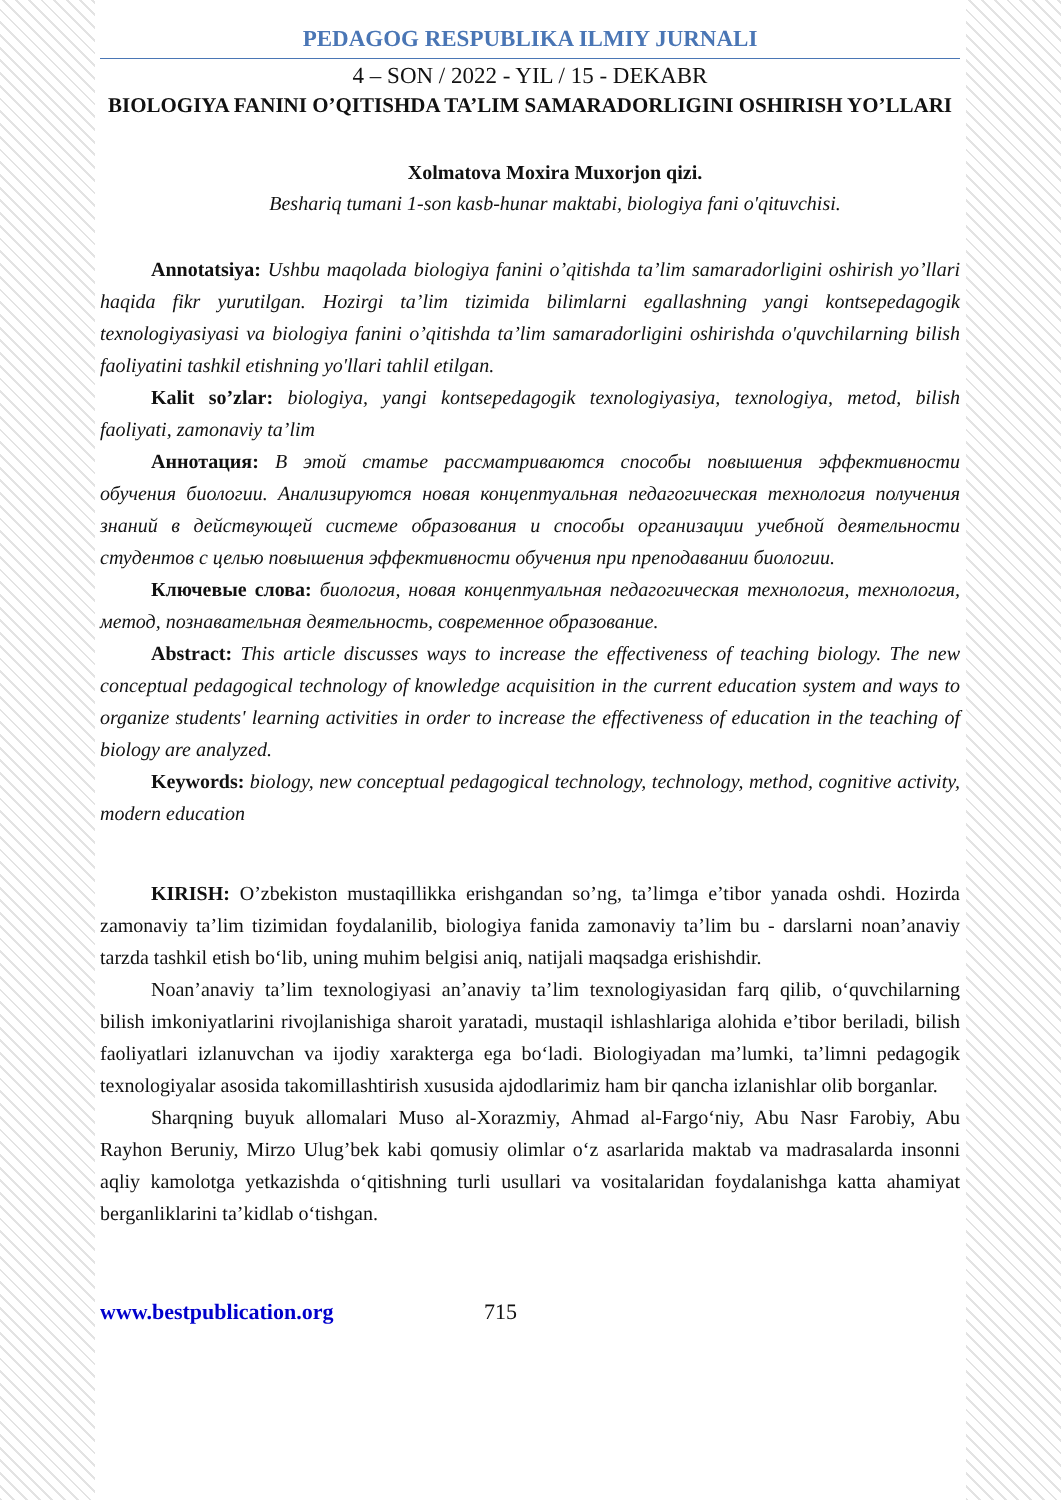PEDAGOG RESPUBLIKA ILMIY JURNALI
4 – SON / 2022 - YIL / 15 - DEKABR
BIOLOGIYA FANINI O’QITISHDA TA’LIM SAMARADORLIGINI OSHIRISH YO’LLARI
Xolmatova Moxira Muxorjon qizi.
Beshariq tumani 1-son kasb-hunar maktabi, biologiya fani o'qituvchisi.
Annotatsiya: Ushbu maqolada biologiya fanini o’qitishda ta’lim samaradorligini oshirish yo’llari haqida fikr yurutilgan. Hozirgi ta’lim tizimida bilimlarni egallashning yangi kontsepedagogik texnologiyasiyasi va biologiya fanini o’qitishda ta’lim samaradorligini oshirishda o'quvchilarning bilish faoliyatini tashkil etishning yo'llari tahlil etilgan.
Kalit so’zlar: biologiya, yangi kontsepedagogik texnologiyasiya, texnologiya, metod, bilish faoliyati, zamonaviy ta’lim
Аннотация: В этой статье рассматриваются способы повышения эффективности обучения биологии. Анализируются новая концептуальная педагогическая технология получения знаний в действующей системе образования и способы организации учебной деятельности студентов с целью повышения эффективности обучения при преподавании биологии.
Ключевые слова: биология, новая концептуальная педагогическая технология, технология, метод, познавательная деятельность, современное образование.
Abstract: This article discusses ways to increase the effectiveness of teaching biology. The new conceptual pedagogical technology of knowledge acquisition in the current education system and ways to organize students' learning activities in order to increase the effectiveness of education in the teaching of biology are analyzed.
Keywords: biology, new conceptual pedagogical technology, technology, method, cognitive activity, modern education
KIRISH: O’zbekiston mustaqillikka erishgandan so’ng, ta’limga e’tibor yanada oshdi. Hozirda zamonaviy ta’lim tizimidan foydalanilib, biologiya fanida zamonaviy ta’lim bu - darslarni noan’anaviy tarzda tashkil etish bo‘lib, uning muhim belgisi aniq, natijali maqsadga erishishdir.
Noan’anaviy ta’lim texnologiyasi an’anaviy ta’lim texnologiyasidan farq qilib, o‘quvchilarning bilish imkoniyatlarini rivojlanishiga sharoit yaratadi, mustaqil ishlashlariga alohida e’tibor beriladi, bilish faoliyatlari izlanuvchan va ijodiy xarakterga ega bo‘ladi. Biologiyadan ma’lumki, ta’limni pedagogik texnologiyalar asosida takomillashtirish xususida ajdodlarimiz ham bir qancha izlanishlar olib borganlar.
Sharqning buyuk allomalari Muso al-Xorazmiy, Ahmad al-Fargo‘niy, Abu Nasr Farobiy, Abu Rayhon Beruniy, Mirzo Ulug’bek kabi qomusiy olimlar o‘z asarlarida maktab va madrasalarda insonni aqliy kamolotga yetkazishda o‘qitishning turli usullari va vositalaridan foydalanishga katta ahamiyat berganliklarini ta’kidlab o‘tishgan.
www.bestpublication.org 715